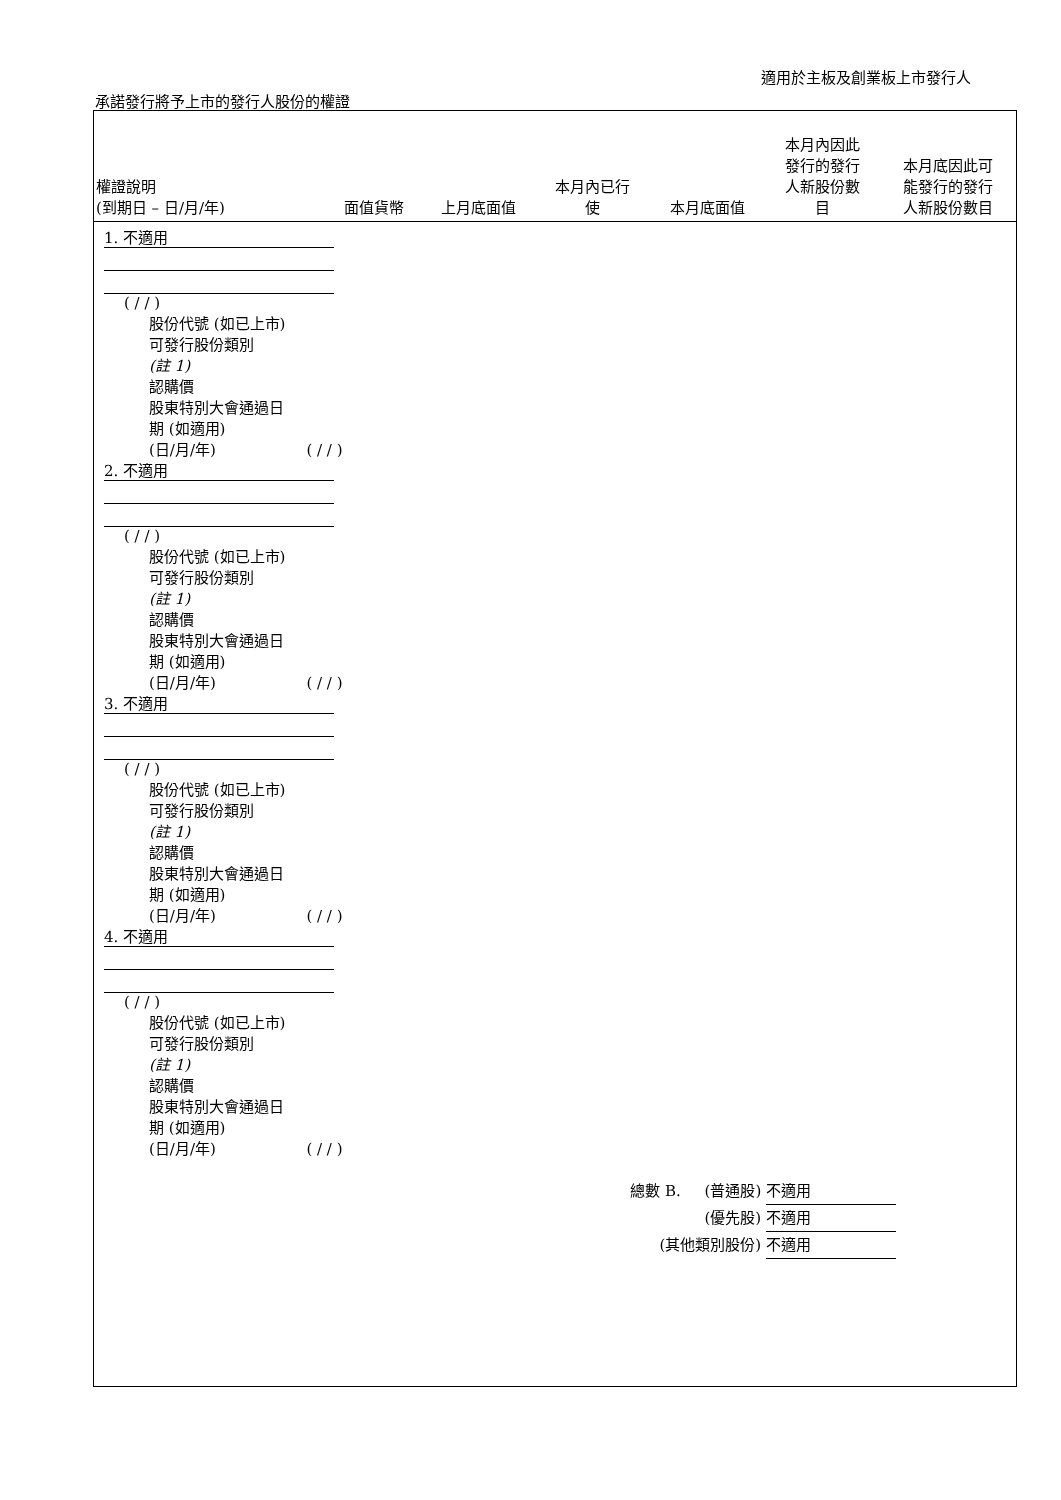適用於主板及創業板上市發行人
承諾發行將予上市的發行人股份的權證
| 權證說明 (到期日 – 日/月/年) | 面值貨幣 | 上月底面值 | 本月內已行 使 | 本月底面值 | 本月內因此 發行的發行 人新股份數 目 | 本月底因此可 能發行的發行 人新股份數目 |
| --- | --- | --- | --- | --- | --- | --- |
1. 不適用
( / / )
股份代號 (如已上市)
可發行股份類別
(註 1)
認購價
股東特別大會通過日
期 (如適用)
(日/月/年) ( / / )
2. 不適用
( / / )
股份代號 (如已上市)
可發行股份類別
(註 1)
認購價
股東特別大會通過日
期 (如適用)
(日/月/年) ( / / )
3. 不適用
( / / )
股份代號 (如已上市)
可發行股份類別
(註 1)
認購價
股東特別大會通過日
期 (如適用)
(日/月/年) ( / / )
4. 不適用
( / / )
股份代號 (如已上市)
可發行股份類別
(註 1)
認購價
股東特別大會通過日
期 (如適用)
(日/月/年) ( / / )
總數 B. (普通股) 不適用
(優先股) 不適用
(其他類別股份) 不適用